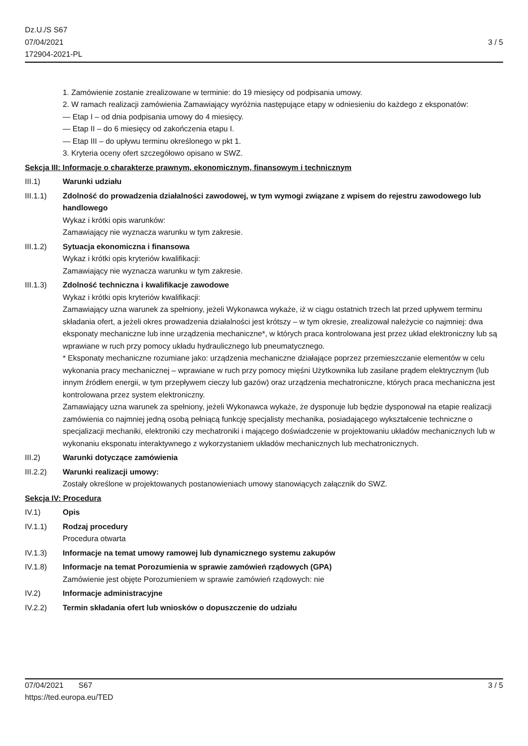Dz.U./S S67
07/04/2021
172904-2021-PL
3 / 5
1. Zamówienie zostanie zrealizowane w terminie: do 19 miesięcy od podpisania umowy.
2. W ramach realizacji zamówienia Zamawiający wyróżnia następujące etapy w odniesieniu do każdego z eksponatów:
— Etap I – od dnia podpisania umowy do 4 miesięcy.
— Etap II – do 6 miesięcy od zakończenia etapu I.
— Etap III – do upływu terminu określonego w pkt 1.
3. Kryteria oceny ofert szczegółowo opisano w SWZ.
Sekcja III: Informacje o charakterze prawnym, ekonomicznym, finansowym i technicznym
III.1) Warunki udziału
III.1.1) Zdolność do prowadzenia działalności zawodowej, w tym wymogi związane z wpisem do rejestru zawodowego lub handlowego
Wykaz i krótki opis warunków:
Zamawiający nie wyznacza warunku w tym zakresie.
III.1.2) Sytuacja ekonomiczna i finansowa
Wykaz i krótki opis kryteriów kwalifikacji:
Zamawiający nie wyznacza warunku w tym zakresie.
III.1.3) Zdolność techniczna i kwalifikacje zawodowe
Wykaz i krótki opis kryteriów kwalifikacji:
Zamawiający uzna warunek za spełniony, jeżeli Wykonawca wykaże, iż w ciągu ostatnich trzech lat przed upływem terminu składania ofert, a jeżeli okres prowadzenia działalności jest krótszy – w tym okresie, zrealizował należycie co najmniej: dwa eksponaty mechaniczne lub inne urządzenia mechaniczne*, w których praca kontrolowana jest przez układ elektroniczny lub są wprawiane w ruch przy pomocy układu hydraulicznego lub pneumatycznego.
* Eksponaty mechaniczne rozumiane jako: urządzenia mechaniczne działające poprzez przemieszczanie elementów w celu wykonania pracy mechanicznej – wprawiane w ruch przy pomocy mięśni Użytkownika lub zasilane prądem elektrycznym (lub innym źródłem energii, w tym przepływem cieczy lub gazów) oraz urządzenia mechatroniczne, których praca mechaniczna jest kontrolowana przez system elektroniczny.
Zamawiający uzna warunek za spełniony, jeżeli Wykonawca wykaże, że dysponuje lub będzie dysponował na etapie realizacji zamówienia co najmniej jedną osobą pełniącą funkcję specjalisty mechanika, posiadającego wykształcenie techniczne o specjalizacji mechaniki, elektroniki czy mechatroniki i mającego doświadczenie w projektowaniu układów mechanicznych lub w wykonaniu eksponatu interaktywnego z wykorzystaniem układów mechanicznych lub mechatronicznych.
III.2) Warunki dotyczące zamówienia
III.2.2) Warunki realizacji umowy:
Zostały określone w projektowanych postanowieniach umowy stanowiących załącznik do SWZ.
Sekcja IV: Procedura
IV.1) Opis
IV.1.1) Rodzaj procedury
Procedura otwarta
IV.1.3) Informacje na temat umowy ramowej lub dynamicznego systemu zakupów
IV.1.8) Informacje na temat Porozumienia w sprawie zamówień rządowych (GPA)
Zamówienie jest objęte Porozumieniem w sprawie zamówień rządowych: nie
IV.2) Informacje administracyjne
IV.2.2) Termin składania ofert lub wniosków o dopuszczenie do udziału
07/04/2021 S67
https://ted.europa.eu/TED
3 / 5